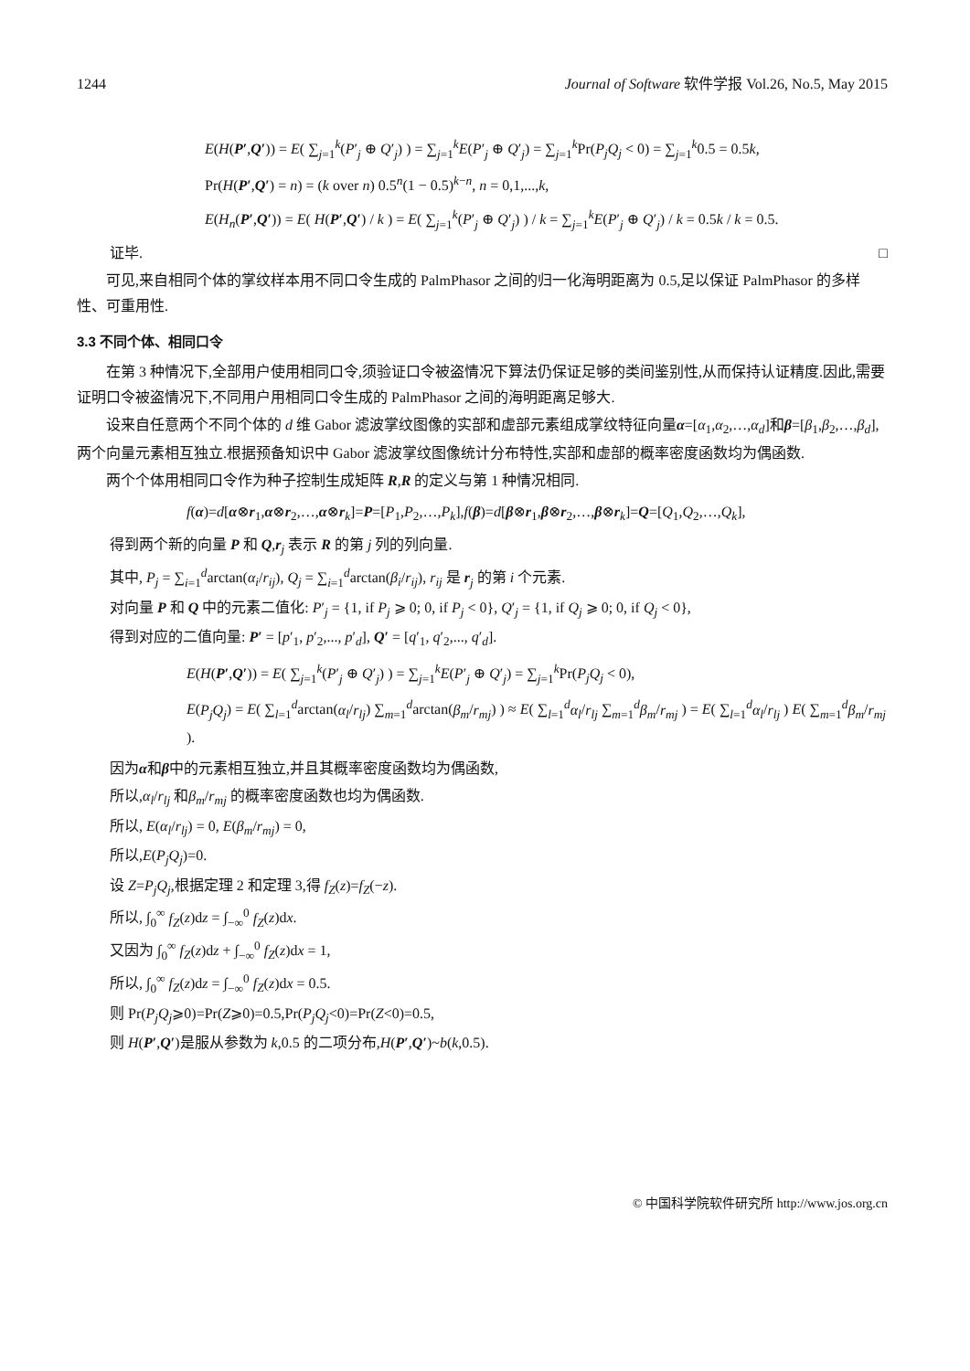1244 Journal of Software 软件学报 Vol.26, No.5, May 2015
E(H(P′,Q′)) = E( ∑<sub>j=1</sub><sup>k</sup>(P′<sub>j</sub> ⊕ Q′<sub>j</sub>) ) = ∑<sub>j=1</sub><sup>k</sup>E(P′<sub>j</sub> ⊕ Q′<sub>j</sub>) = ∑<sub>j=1</sub><sup>k</sup>Pr(P<sub>j</sub>Q<sub>j</sub> < 0) = ∑<sub>j=1</sub><sup>k</sup>0.5 = 0.5k,
Pr(H(P′,Q′) = n) = (k over n) 0.5<sup>n</sup>(1 − 0.5)<sup>k−n</sup>, n = 0,1,...,k,
E(H<sub>n</sub>(P′,Q′)) = E( H(P′,Q′) / k ) = E( ∑<sub>j=1</sub><sup>k</sup>(P′<sub>j</sub> ⊕ Q′<sub>j</sub>) ) / k = ∑<sub>j=1</sub><sup>k</sup>E(P′<sub>j</sub> ⊕ Q′<sub>j</sub>) / k = 0.5k / k = 0.5.
证毕. □
可见,来自相同个体的掌纹样本用不同口令生成的 PalmPhasor 之间的归一化海明距离为 0.5,足以保证 PalmPhasor 的多样性、可重用性.
3.3 不同个体、相同口令
在第 3 种情况下,全部用户使用相同口令,须验证口令被盗情况下算法仍保证足够的类间鉴别性,从而保持认证精度.因此,需要证明口令被盗情况下,不同用户用相同口令生成的 PalmPhasor 之间的海明距离足够大.
设来自任意两个不同个体的 d 维 Gabor 滤波掌纹图像的实部和虚部元素组成掌纹特征向量α=[α<sub>1</sub>,α<sub>2</sub>,…,α<sub>d</sub>]和β=[β<sub>1</sub>,β<sub>2</sub>,…,β<sub>d</sub>],两个向量元素相互独立.根据预备知识中 Gabor 滤波掌纹图像统计分布特性,实部和虚部的概率密度函数均为偶函数.
两个个体用相同口令作为种子控制生成矩阵 R,R 的定义与第 1 种情况相同.
f(α)=d[α⊗r<sub>1</sub>,α⊗r<sub>2</sub>,…,α⊗r<sub>k</sub>]=P=[P<sub>1</sub>,P<sub>2</sub>,…,P<sub>k</sub>],f(β)=d[β⊗r<sub>1</sub>,β⊗r<sub>2</sub>,…,β⊗r<sub>k</sub>]=Q=[Q<sub>1</sub>,Q<sub>2</sub>,…,Q<sub>k</sub>],
得到两个新的向量 P 和 Q,r<sub>j</sub> 表示 R 的第 j 列的列向量.
其中, P<sub>j</sub> = ∑<sub>i=1</sub><sup>d</sup>arctan(α<sub>i</sub>/r<sub>ij</sub>), Q<sub>j</sub> = ∑<sub>i=1</sub><sup>d</sup>arctan(β<sub>i</sub>/r<sub>ij</sub>), r<sub>ij</sub> 是 r<sub>j</sub> 的第 i 个元素.
对向量 P 和 Q 中的元素二值化: P′<sub>j</sub> = {1, if P<sub>j</sub> ⩾ 0; 0, if P<sub>j</sub> < 0}, Q′<sub>j</sub> = {1, if Q<sub>j</sub> ⩾ 0; 0, if Q<sub>j</sub> < 0},
得到对应的二值向量: P′ = [p′<sub>1</sub>, p′<sub>2</sub>,..., p′<sub>d</sub>], Q′ = [q′<sub>1</sub>, q′<sub>2</sub>,..., q′<sub>d</sub>].
E(H(P′,Q′)) = E( ∑<sub>j=1</sub><sup>k</sup>(P′<sub>j</sub> ⊕ Q′<sub>j</sub>) ) = ∑<sub>j=1</sub><sup>k</sup>E(P′<sub>j</sub> ⊕ Q′<sub>j</sub>) = ∑<sub>j=1</sub><sup>k</sup>Pr(P<sub>j</sub>Q<sub>j</sub> < 0),
E(P<sub>j</sub>Q<sub>j</sub>) = E( ∑<sub>l=1</sub><sup>d</sup>arctan(α<sub>l</sub>/r<sub>lj</sub>) ∑<sub>m=1</sub><sup>d</sup>arctan(β<sub>m</sub>/r<sub>mj</sub>) ) ≈ E( ∑<sub>l=1</sub><sup>d</sup>α<sub>l</sub>/r<sub>lj</sub> ∑<sub>m=1</sub><sup>d</sup>β<sub>m</sub>/r<sub>mj</sub> ) = E( ∑<sub>l=1</sub><sup>d</sup>α<sub>l</sub>/r<sub>lj</sub> ) E( ∑<sub>m=1</sub><sup>d</sup>β<sub>m</sub>/r<sub>mj</sub> ).
因为α和β中的元素相互独立,并且其概率密度函数均为偶函数,
所以,α<sub>l</sub>/r<sub>lj</sub> 和β<sub>m</sub>/r<sub>mj</sub> 的概率密度函数也均为偶函数.
所以, E(α<sub>l</sub>/r<sub>lj</sub>) = 0, E(β<sub>m</sub>/r<sub>mj</sub>) = 0,
所以,E(P<sub>j</sub>Q<sub>j</sub>)=0.
设 Z=P<sub>j</sub>Q<sub>j</sub>,根据定理 2 和定理 3,得 f<sub>Z</sub>(z)=f<sub>Z</sub>(−z).
所以, ∫<sub>0</sub><sup>∞</sup> f<sub>Z</sub>(z)dz = ∫<sub>−∞</sub><sup>0</sup> f<sub>Z</sub>(z)dx.
又因为 ∫<sub>0</sub><sup>∞</sup> f<sub>Z</sub>(z)dz + ∫<sub>−∞</sub><sup>0</sup> f<sub>Z</sub>(z)dx = 1,
所以, ∫<sub>0</sub><sup>∞</sup> f<sub>Z</sub>(z)dz = ∫<sub>−∞</sub><sup>0</sup> f<sub>Z</sub>(z)dx = 0.5.
则 Pr(P<sub>j</sub>Q<sub>j</sub>⩾0)=Pr(Z⩾0)=0.5,Pr(P<sub>j</sub>Q<sub>j</sub><0)=Pr(Z<0)=0.5,
则 H(P′,Q′)是服从参数为 k,0.5 的二项分布,H(P′,Q′)~b(k,0.5).
© 中国科学院软件研究所 http://www.jos.org.cn